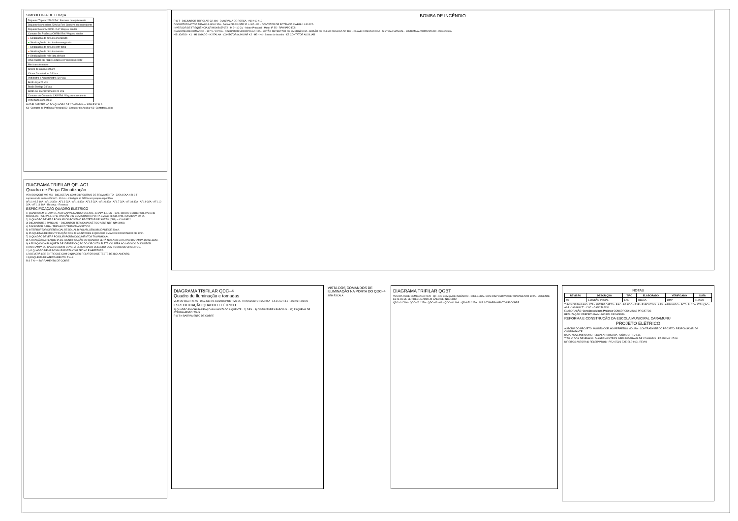SIMBOLOGIA DE FORÇA
| Disjuntor Tripolar 220 V Ref: Siemens ou equivalente |
| Disjuntor Monopolarr 220Vca Ref: Siemens ou equivalente |
| Disjuntor Motor MPW80. Ref: Weg ou similar |
| Contator De Potência CWB80 Ref: Weg ou similar |
| ● Sinalização de circuito energizado |
| ● Sinalização de circuito desenergizado |
| ● Sinalização de circuito com falha |
| ● Sinalização de circuito sierene |
| ● Sinalização de rele falta de fase |
| INVERSOR DE FREQUÊNCIA CFW900C80P0T2 |
| Mini transformador |
| Sirene de alarme sonoro |
| Chave Comutadora 24 Vca |
| Voltímetro e Amperímetro 220 Vca |
| Botão Liga 24 Vca |
| Botão Desliga 24 Vca |
| Botão de Intertravamento 24 Vca |
| Contator de Comando CAW Ref: Weg ou equivalente |
| Veneziana com cooler |
MODELO EXTERNO DO QUADRO DE COMANDO — SEM ESCALA
K1- Contator de Potência Principal K2- Contator de Auxiliar K3- ContatorAuxiliar
DIAGRAMA TRIFILAR QF–AC1
Quadro de Força Climatização
VEM DO QGBT #95 #50 · DISJ.GERAL COM DISPOSITIVO DE TRAVAMENTO · 225A 15KA N R S T
supressor de surtos #6mm2 · #10 nu · interligar ao SPDA ver projeto específico
AF1.1 #2,5 10A · AF1.2 32A · AF1.3 32A · AF1.4 32A · AF1.5 32A · AF1.6 32A · AF1.7 32A · AF1.8 32A · AF1.9 32A · AF1.10 32A · AF1.11 10A · Reserva · Reserva
ESPECIFICAÇÃO QUADRO ELÉTRICO
1) QUADRO EM CHAPA DE AÇO GALVANIZADO A QUENTE, CHAPA 14USG – SAE 1010/20 SOBREPOR. PARA 48 MÓDULOS + GERAL E DPS, PADRÃO DIN COM CONTRA PORTA EM ACRÍLICO, IP44. 220V/127V. 60HZ.
2) O QUADRO DEVERÁ POSSUIR DISPOSITIVO PROTETOR DE SURTO (DPS) – CLASSE 2.
3) DISJUNTORES PARCIAIS – DISJUNTOR TERMOMAGNÉTICO ABNT NBR NM 60898.
4) DISJUNTOR GERAL TRIFÁSICO TERMOMAGNÉTICO.
5) INTERRUPTOR DIFERENCIAL RESIDUAL BIPOLAR, SENSIBILIDADE DE 30mA.
6) PLAQUETAS DE IDENTIFICAÇÃO DOS DISJUNTORES E QUADRO EM ACRILICO BRANCO DE 3mm.
7) O QUADRO DEVERÁ POSSUIR PORTA DOCUMENTOS TAMANHO A4.
8) A FIXAÇÃO DA PLAQUETA DE IDENTIFICAÇÃO DO QUADRO SERÁ NO LADO EXTERNO DA TAMPA DO MESMO.
9) A FIXAÇÃO DA PLAQUETA DE IDENTIFICAÇÃO DO CIRCUITO ELÉTRICO SERÁ AO LADO DO DISJUNTOR.
10) NA TAMPA DE CADA QUADRO DEVERÁ SER AFIXADO DESENHO COM TODOS OS CIRCUITOS.
11) O QUADRO DEVE POSSUIR PORTA COM FECHO E ABERTURA.
12) DEVERÁ SER ENTREGUE COM O QUADRO RELATÓRIO DE TESTE DE ISOLAMENTO.
13) ESQUEMA DE ATERRAMENTO: TN–S
R S T N — BARRAMENTO DE COBRE
BOMBA DE INCÊNDIO
R S T · DISJUNTOR TRIPOLAR C2 40A · DIAGRAMA DE FORÇA · #10 #10 #10
DISJUNTOR MOTOR MPW80-3-U040 32A · FAIXA DE AJUSTE 32 a 40A · K1 · CONTATOR DE POTÊNCIA CWB38-11-30 32A
INVERSOR DE FREQUÊNCIA CFW900B45P0T2 · M 3~ 10 CV · Motor Principal · Motor IP 55 · RPW-PTC-E05
DIAGRAMA DE COMANDO · 127 V / 24 Vca · DISJUNTOR MONOPOLAR 10A · BOTÃO RETENTIVO DE EMERGÊNCIA · BOTÃO DE PULSO DESLIGA NF 1E2 · CHAVE COMUTADORA · SISTEMA MANUAL · SISTEMA AUTOMATIZADO · Pressostato
H5 LIGADO · K1 · H1 LIGADO · H2 FALHA · CONTATOR AUXILIAR K2 · H3 · H4 · Sirene de Incedio · K3 CONTATOR AUXILIAR
DIAGRAMA TRIFILAR QDC–4
Quadro de Iluminação e tomadas
VEM DO QGBT #6 #6 · DISJ.GERAL COM DISPOSITIVO DE TRAVAMENTO 16A 10KA · L4.1 L4.2 T4.1 Reserva Reserva
ESPECIFICAÇÃO QUADRO ELÉTRICO
1) QUADRO EM CHAPA DE AÇO GALVANIZADO A QUENTE... 2) DPS... 3) DISJUNTORES PARCIAIS... 13) ESQUEMA DE ATERRAMENTO: TN–S
R S T N BARRAMENTO DE COBRE
VISTA DOS COMANDOS DE ILUMINAÇÃO NA PORTA DO QDC–4
SEM ESCALA
DIAGRAMA TRIFILAR QGBT
VEM DA REDE CEMIG #240 #120 · QF–INC BOMBA DE INCÊNDIO · DISJ.GERAL COM DISPOSITIVO DE TRAVAMENTO 300A · SOMENTE ESTE DEVE SER DESLIGADO EM CASO DE INCÊNDIO
QDC–01 70A · QDC–02 125A · QDC–03 40A · QDC–04 16A · QF–AF1 225A · N R S T BARRAMENTO DE COBRE
NOTAS
| REVISÃO | DESCRIÇÃO | TIPO | ELABORADO | VERIFICADO | DATA |
| --- | --- | --- | --- | --- | --- |
| 00 | EMISSÃO INICIAL | EXE | RSBAA | DMP | 11/2023 |
TIPOS DE EMISSÃO: ATP - ANTEPROJETO · BSC - BÁSICO · EXE - EXECUTIVO · APV - APROVADO · PCT - P/ CONSTRUÇÃO · ASB - "AS BUILT" · CNC - CANCELADO
ELABORAÇÃO: Consórcio Minas Projetos CONSÓRCIO MINAS PROJETOS
REALIZAÇÃO: PREFEITURA MUNICIPAL DE MOEMA
REFORMA E CONSTRUÇÃO DA ESCOLA MUNICIPAL CARAMURU
PROJETO ELÉTRICO
AUTORIA DO PROJETO: MOISÉS COELHO PERPÉTUO MOURA · CONTRATANTE DO PROJETO: RESPONSÁVEL DA CONTRATANTE
DATA: NOVEMBRO/2023 · ESCALA: INDICADA · CÓDIGO: PRJ-ELE
TÍTULO DOS DESENHOS: DIAGRAMAS TRIFILARES DIAGRAMA DE COMANDO · PRANCHA: 07/08
DIREITOS AUTORAIS RESERVADOS · PRJ-47326-EXE-ELE-0101-REV00